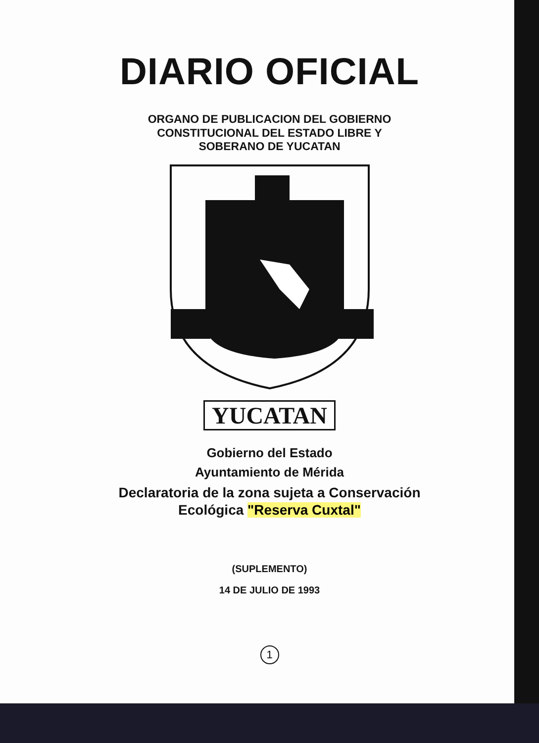DIARIO OFICIAL
ORGANO DE PUBLICACION DEL GOBIERNO
CONSTITUCIONAL DEL ESTADO LIBRE Y
SOBERANO DE YUCATAN
YUCATAN
Gobierno del Estado
Ayuntamiento de Mérida
Declaratoria de la zona sujeta a Conservación
Ecológica "Reserva Cuxtal"
(SUPLEMENTO)
14 DE JULIO DE 1993
1